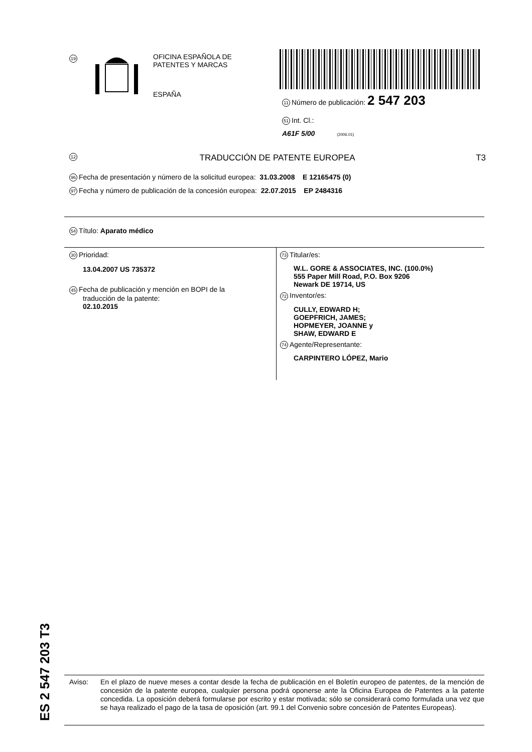19
OFICINA ESPAÑOLA DE
PATENTES Y MARCAS
ESPAÑA
11 Número de publicación: 2 547 203
51 Int. Cl.:
A61F 5/00 (2006.01)
12 TRADUCCIÓN DE PATENTE EUROPEA T3
96 Fecha de presentación y número de la solicitud europea: 31.03.2008 E 12165475 (0)
97 Fecha y número de publicación de la concesión europea: 22.07.2015 EP 2484316
54 Título: Aparato médico
30 Prioridad:
13.04.2007 US 735372
45 Fecha de publicación y mención en BOPI de la
traducción de la patente:
02.10.2015
73 Titular/es:
W.L. GORE & ASSOCIATES, INC. (100.0%)
555 Paper Mill Road, P.O. Box 9206
Newark DE 19714, US
72 Inventor/es:
CULLY, EDWARD H;
GOEPFRICH, JAMES;
HOPMEYER, JOANNE y
SHAW, EDWARD E
74 Agente/Representante:
CARPINTERO LÓPEZ, Mario
ES 2 547 203 T3
Aviso: En el plazo de nueve meses a contar desde la fecha de publicación en el Boletín europeo de patentes, de la mención de concesión de la patente europea, cualquier persona podrá oponerse ante la Oficina Europea de Patentes a la patente concedida. La oposición deberá formularse por escrito y estar motivada; sólo se considerará como formulada una vez que se haya realizado el pago de la tasa de oposición (art. 99.1 del Convenio sobre concesión de Patentes Europeas).